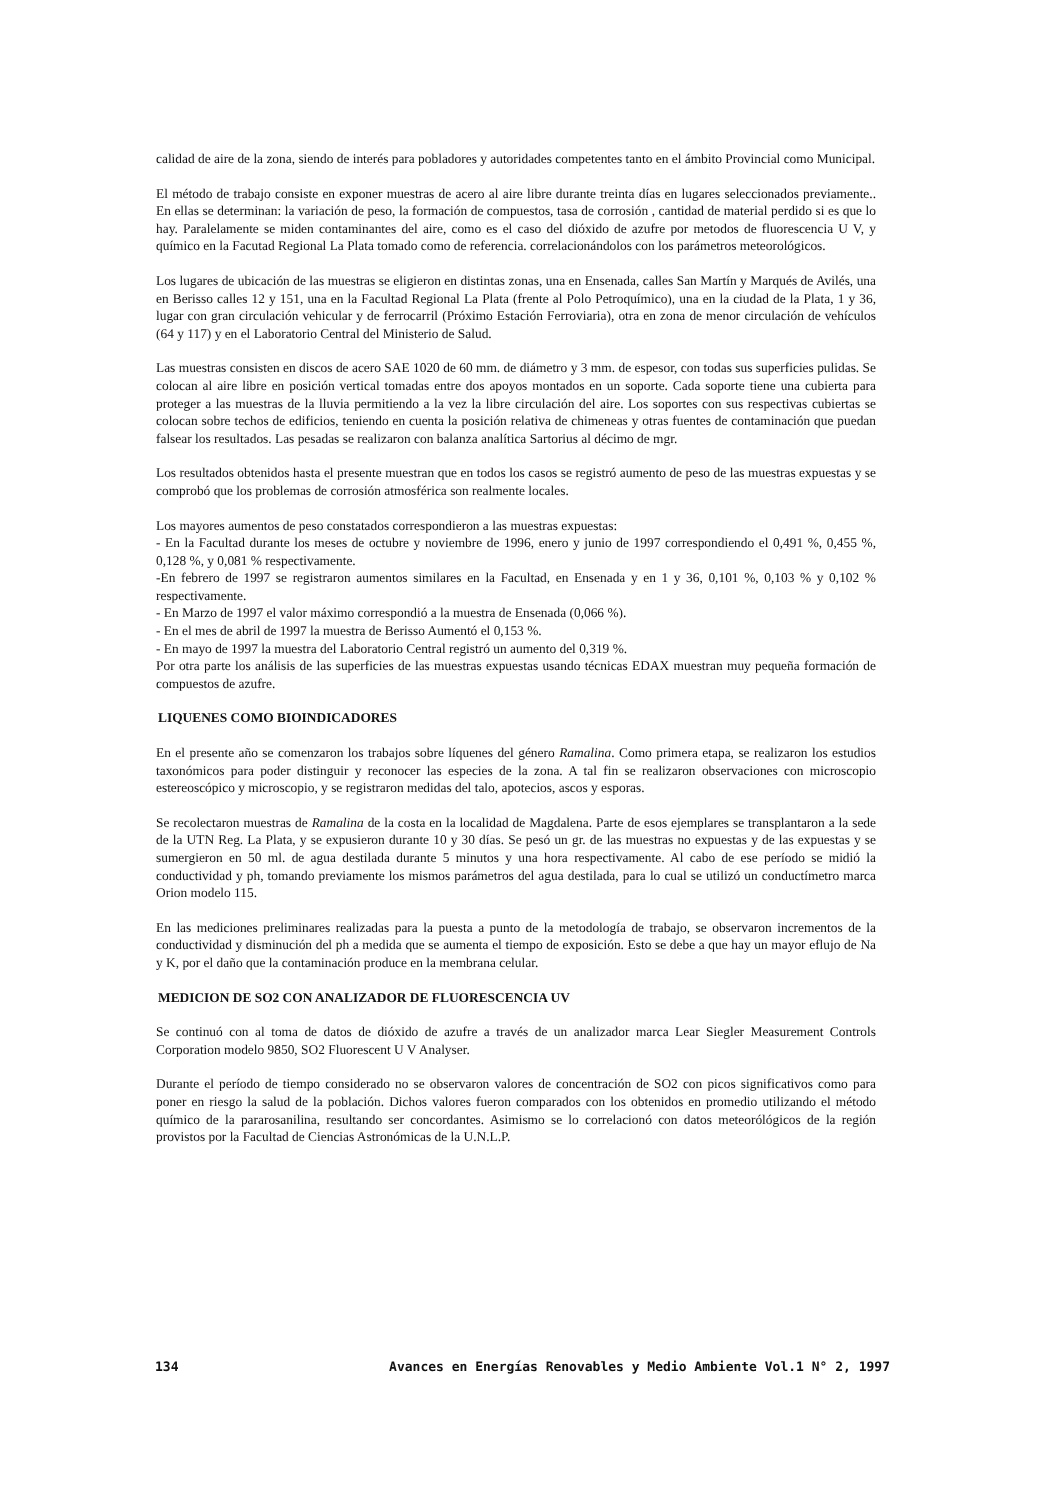calidad de aire de la zona, siendo de interés para pobladores y autoridades competentes tanto en el ámbito Provincial como Municipal.
El método de trabajo consiste en exponer muestras de acero al aire libre durante treinta días en lugares seleccionados previamente.. En ellas se determinan: la variación de peso, la formación de compuestos, tasa de corrosión , cantidad de material perdido si es que lo hay. Paralelamente se miden contaminantes del aire, como es el caso del dióxido de azufre por metodos de fluorescencia U V, y químico en la Facutad Regional La Plata tomado como de referencia. correlacionándolos con los parámetros meteorológicos.
Los lugares de ubicación de las muestras se eligieron en distintas zonas, una en Ensenada, calles San Martín y Marqués de Avilés, una en Berisso calles 12 y 151, una en la Facultad Regional La Plata (frente al Polo Petroquímico), una en la ciudad de la Plata, 1 y 36, lugar con gran circulación vehicular y de ferrocarril (Próximo Estación Ferroviaria), otra en zona de menor circulación de vehículos (64 y 117) y en el Laboratorio Central del Ministerio de Salud.
Las muestras consisten en discos de acero SAE 1020 de 60 mm. de diámetro y 3 mm. de espesor, con todas sus superficies pulidas. Se colocan al aire libre en posición vertical tomadas entre dos apoyos montados en un soporte. Cada soporte tiene una cubierta para proteger a las muestras de la lluvia permitiendo a la vez la libre circulación del aire. Los soportes con sus respectivas cubiertas se colocan sobre techos de edificios, teniendo en cuenta la posición relativa de chimeneas y otras fuentes de contaminación que puedan falsear los resultados. Las pesadas se realizaron con balanza analítica Sartorius al décimo de mgr.
Los resultados obtenidos hasta el presente muestran que en todos los casos se registró aumento de peso de las muestras expuestas y se comprobó que los problemas de corrosión atmosférica son realmente locales.
Los mayores aumentos de peso constatados correspondieron a las muestras expuestas:
- En la Facultad durante los meses de octubre y noviembre de 1996, enero y junio de 1997 correspondiendo el 0,491 %, 0,455 %, 0,128 %, y 0,081 % respectivamente.
-En febrero de 1997 se registraron aumentos similares en la Facultad, en Ensenada y en 1 y 36, 0,101 %, 0,103 % y 0,102 % respectivamente.
- En Marzo de 1997 el valor máximo correspondió a la muestra de Ensenada (0,066 %).
- En el mes de abril de 1997 la muestra de Berisso Aumentó el 0,153 %.
- En mayo de 1997 la muestra del Laboratorio Central registró un aumento del 0,319 %.
Por otra parte los análisis de las superficies de las muestras expuestas usando técnicas EDAX muestran muy pequeña formación de compuestos de azufre.
LIQUENES COMO BIOINDICADORES
En el presente año se comenzaron los trabajos sobre líquenes del género Ramalina. Como primera etapa, se realizaron los estudios taxonómicos para poder distinguir y reconocer las especies de la zona. A tal fin se realizaron observaciones con microscopio estereoscópico y microscopio, y se registraron medidas del talo, apotecios, ascos y esporas.
Se recolectaron muestras de Ramalina de la costa en la localidad de Magdalena. Parte de esos ejemplares se transplantaron a la sede de la UTN Reg. La Plata, y se expusieron durante 10 y 30 días. Se pesó un gr. de las muestras no expuestas y de las expuestas y se sumergieron en 50 ml. de agua destilada durante 5 minutos y una hora respectivamente. Al cabo de ese período se midió la conductividad y ph, tomando previamente los mismos parámetros del agua destilada, para lo cual se utilizó un conductímetro marca Orion modelo 115.
En las mediciones preliminares realizadas para la puesta a punto de la metodología de trabajo, se observaron incrementos de la conductividad y disminución del ph a medida que se aumenta el tiempo de exposición. Esto se debe a que hay un mayor eflujo de Na y K, por el daño que la contaminación produce en la membrana celular.
MEDICION DE SO2 CON ANALIZADOR DE FLUORESCENCIA UV
Se continuó con al toma de datos de dióxido de azufre a través de un analizador marca Lear Siegler Measurement Controls Corporation modelo 9850, SO2 Fluorescent U V Analyser.
Durante el período de tiempo considerado no se observaron valores de concentración de SO2 con picos significativos como para poner en riesgo la salud de la población. Dichos valores fueron comparados con los obtenidos en promedio utilizando el método químico de la pararosanilina, resultando ser concordantes. Asimismo se lo correlacionó con datos meteorólógicos de la región provistos por la Facultad de Ciencias Astronómicas de la U.N.L.P.
134 Avances en Energías Renovables y Medio Ambiente Vol.1 N° 2, 1997